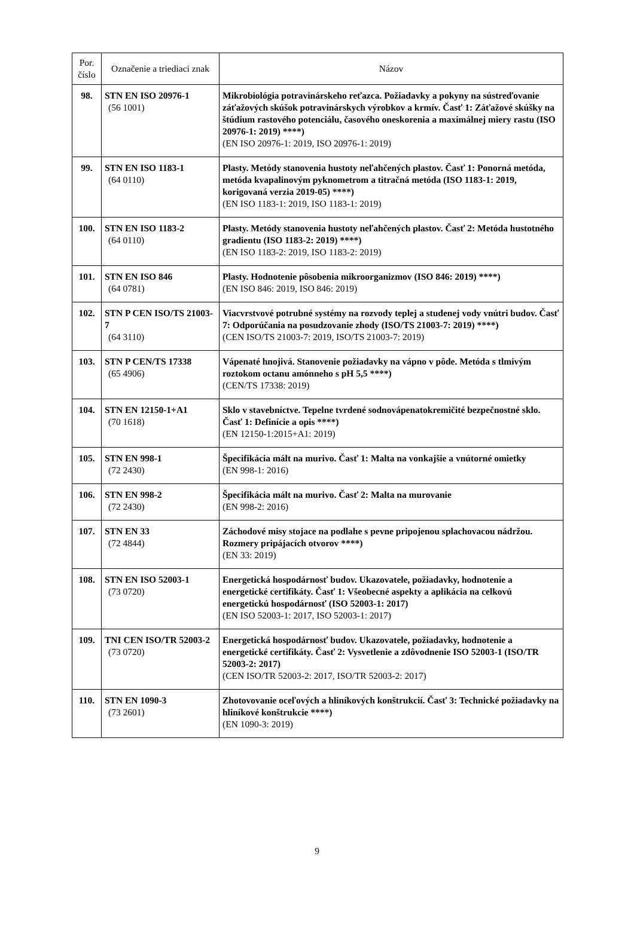| Por. číslo | Označenie a triediaci znak | Názov |
| --- | --- | --- |
| 98. | STN EN ISO 20976-1 (56 1001) | Mikrobiológia potravinárskeho reťazca. Požiadavky a pokyny na sústreďovanie záťažových skúšok potravinárskych výrobkov a krmív. Časť 1: Záťažové skúšky na štúdium rastového potenciálu, časového oneskorenia a maximálnej miery rastu (ISO 20976-1: 2019) ****) (EN ISO 20976-1: 2019, ISO 20976-1: 2019) |
| 99. | STN EN ISO 1183-1 (64 0110) | Plasty. Metódy stanovenia hustoty neľahčených plastov. Časť 1: Ponorná metóda, metóda kvapalinovým pyknometrom a titračná metóda (ISO 1183-1: 2019, korigovaná verzia 2019-05) ****) (EN ISO 1183-1: 2019, ISO 1183-1: 2019) |
| 100. | STN EN ISO 1183-2 (64 0110) | Plasty. Metódy stanovenia hustoty neľahčených plastov. Časť 2: Metóda hustotného gradientu (ISO 1183-2: 2019) ****) (EN ISO 1183-2: 2019, ISO 1183-2: 2019) |
| 101. | STN EN ISO 846 (64 0781) | Plasty. Hodnotenie pôsobenia mikroorganizmov (ISO 846: 2019) ****) (EN ISO 846: 2019, ISO 846: 2019) |
| 102. | STN P CEN ISO/TS 21003-7 (64 3110) | Viacvrstvové potrubné systémy na rozvody teplej a studenej vody vnútri budov. Časť 7: Odporúčania na posudzovanie zhody (ISO/TS 21003-7: 2019) ****) (CEN ISO/TS 21003-7: 2019, ISO/TS 21003-7: 2019) |
| 103. | STN P CEN/TS 17338 (65 4906) | Vápenaté hnojivá. Stanovenie požiadavky na vápno v pôde. Metóda s tlmivým roztokom octanu amónneho s pH 5,5 ****) (CEN/TS 17338: 2019) |
| 104. | STN EN 12150-1+A1 (70 1618) | Sklo v stavebníctve. Tepelne tvrdené sodnovápenatokremičité bezpečnostné sklo. Časť 1: Definície a opis ****) (EN 12150-1:2015+A1: 2019) |
| 105. | STN EN 998-1 (72 2430) | Špecifikácia mált na murivo. Časť 1: Malta na vonkajšie a vnútorné omietky (EN 998-1: 2016) |
| 106. | STN EN 998-2 (72 2430) | Špecifikácia mált na murivo. Časť 2: Malta na murovanie (EN 998-2: 2016) |
| 107. | STN EN 33 (72 4844) | Záchodové misy stojace na podlahe s pevne pripojenou splachovacou nádržou. Rozmery pripájacích otvorov ****) (EN 33: 2019) |
| 108. | STN EN ISO 52003-1 (73 0720) | Energetická hospodárnosť budov. Ukazovatele, požiadavky, hodnotenie a energetické certifikáty. Časť 1: Všeobecné aspekty a aplikácia na celkovú energetickú hospodárnosť (ISO 52003-1: 2017) (EN ISO 52003-1: 2017, ISO 52003-1: 2017) |
| 109. | TNI CEN ISO/TR 52003-2 (73 0720) | Energetická hospodárnosť budov. Ukazovatele, požiadavky, hodnotenie a energetické certifikáty. Časť 2: Vysvetlenie a zdôvodnenie ISO 52003-1 (ISO/TR 52003-2: 2017) (CEN ISO/TR 52003-2: 2017, ISO/TR 52003-2: 2017) |
| 110. | STN EN 1090-3 (73 2601) | Zhotovovanie oceľových a hliníkových konštrukcií. Časť 3: Technické požiadavky na hliníkové konštrukcie ****) (EN 1090-3: 2019) |
9